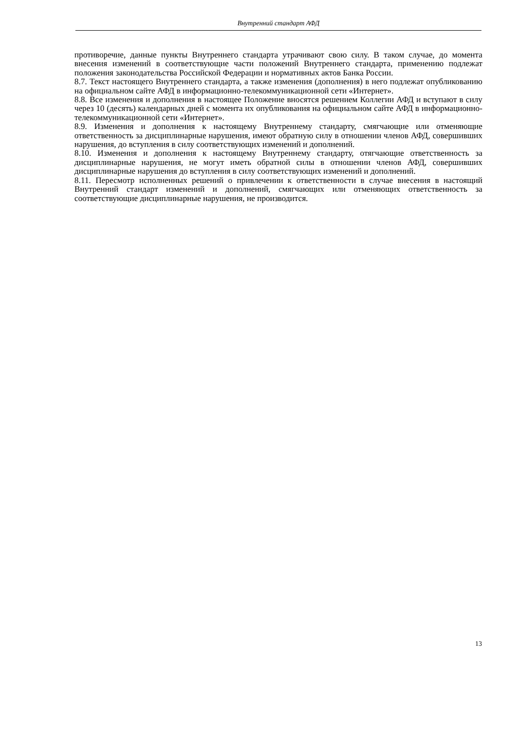Внутренний стандарт АФД
противоречие, данные пункты Внутреннего стандарта утрачивают свою силу. В таком случае, до момента внесения изменений в соответствующие части положений Внутреннего стандарта, применению подлежат положения законодательства Российской Федерации и нормативных актов Банка России.
8.7. Текст настоящего Внутреннего стандарта, а также изменения (дополнения) в него подлежат опубликованию на официальном сайте АФД в информационно-телекоммуникационной сети «Интернет».
8.8. Все изменения и дополнения в настоящее Положение вносятся решением Коллегии АФД и вступают в силу через 10 (десять) календарных дней с момента их опубликования на официальном сайте АФД в информационно-телекоммуникационной сети «Интернет».
8.9. Изменения и дополнения к настоящему Внутреннему стандарту, смягчающие или отменяющие ответственность за дисциплинарные нарушения, имеют обратную силу в отношении членов АФД, совершивших нарушения, до вступления в силу соответствующих изменений и дополнений.
8.10. Изменения и дополнения к настоящему Внутреннему стандарту, отягчающие ответственность за дисциплинарные нарушения, не могут иметь обратной силы в отношении членов АФД, совершивших дисциплинарные нарушения до вступления в силу соответствующих изменений и дополнений.
8.11. Пересмотр исполненных решений о привлечении к ответственности в случае внесения в настоящий Внутренний стандарт изменений и дополнений, смягчающих или отменяющих ответственность за соответствующие дисциплинарные нарушения, не производится.
13